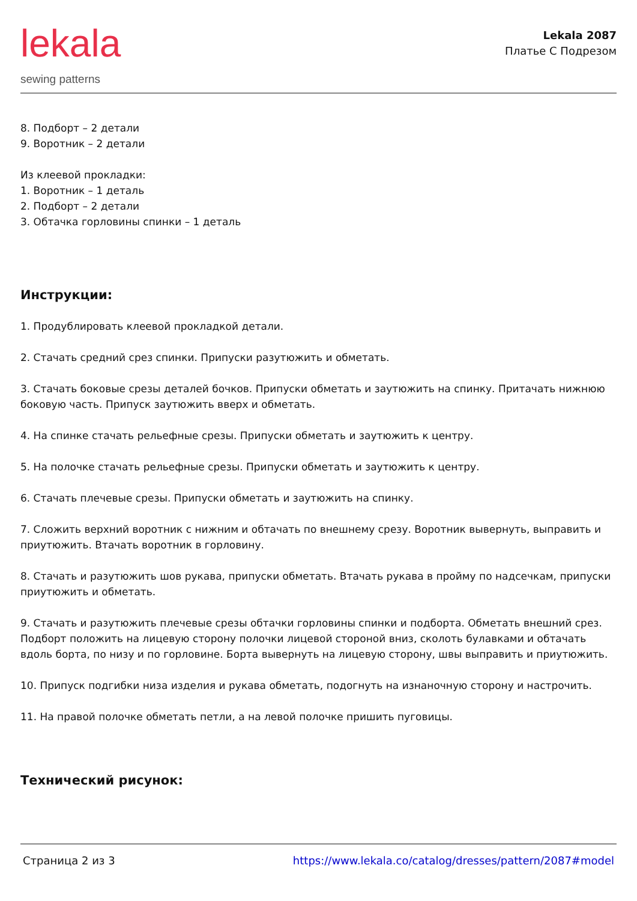lekala
sewing patterns
Lekala 2087
Платье С Подрезом
8. Подборт – 2 детали
9. Воротник – 2 детали
Из клеевой прокладки:
1. Воротник – 1 деталь
2. Подборт – 2 детали
3. Обтачка горловины спинки – 1 деталь
Инструкции:
1. Продублировать клеевой прокладкой детали.
2. Стачать средний срез спинки. Припуски разутюжить и обметать.
3. Стачать боковые срезы деталей бочков. Припуски обметать и заутюжить на спинку. Притачать нижнюю боковую часть. Припуск заутюжить вверх и обметать.
4. На спинке стачать рельефные срезы. Припуски обметать и заутюжить к центру.
5. На полочке стачать рельефные срезы. Припуски обметать и заутюжить к центру.
6. Стачать плечевые срезы. Припуски обметать и заутюжить на спинку.
7. Сложить верхний воротник с нижним и обтачать по внешнему срезу. Воротник вывернуть, выправить и приутюжить. Втачать воротник в горловину.
8. Стачать и разутюжить шов рукава, припуски обметать. Втачать рукава в пройму по надсечкам, припуски приутюжить и обметать.
9. Стачать и разутюжить плечевые срезы обтачки горловины спинки и подборта. Обметать внешний срез. Подборт положить на лицевую сторону полочки лицевой стороной вниз, сколоть булавками и обтачать вдоль борта, по низу и по горловине. Борта вывернуть на лицевую сторону, швы выправить и приутюжить.
10. Припуск подгибки низа изделия и рукава обметать, подогнуть на изнаночную сторону и настрочить.
11. На правой полочке обметать петли, а на левой полочке пришить пуговицы.
Технический рисунок:
Страница 2 из 3 https://www.lekala.co/catalog/dresses/pattern/2087#model